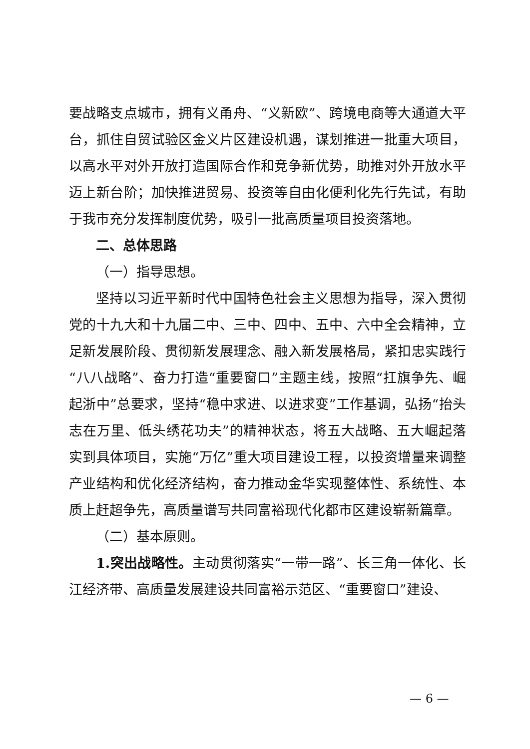要战略支点城市，拥有义甬舟、“义新欧”、跨境电商等大通道大平台，抓住自贸试验区金义片区建设机遇，谋划推进一批重大项目，以高水平对外开放打造国际合作和竞争新优势，助推对外开放水平迈上新台阶；加快推进贸易、投资等自由化便利化先行先试，有助于我市充分发挥制度优势，吸引一批高质量项目投资落地。
二、总体思路
（一）指导思想。
坚持以习近平新时代中国特色社会主义思想为指导，深入贯彻党的十九大和十九届二中、三中、四中、五中、六中全会精神，立足新发展阶段、贯彻新发展理念、融入新发展格局，紧扣忠实践行“八八战略”、奋力打造“重要窗口”主题主线，按照“扛旗争先、崛起浙中”总要求，坚持“稳中求进、以进求变”工作基调，弘扬“抬头志在万里、低头绣花功夫”的精神状态，将五大战略、五大崛起落实到具体项目，实施“万亿”重大项目建设工程，以投资增量来调整产业结构和优化经济结构，奋力推动金华实现整体性、系统性、本质上赶超争先，高质量谱写共同富裕现代化都市区建设崭新篇章。
（二）基本原则。
1.突出战略性。主动贯彻落实“一带一路”、长三角一体化、长江经济带、高质量发展建设共同富裕示范区、“重要窗口”建设、
— 6 —